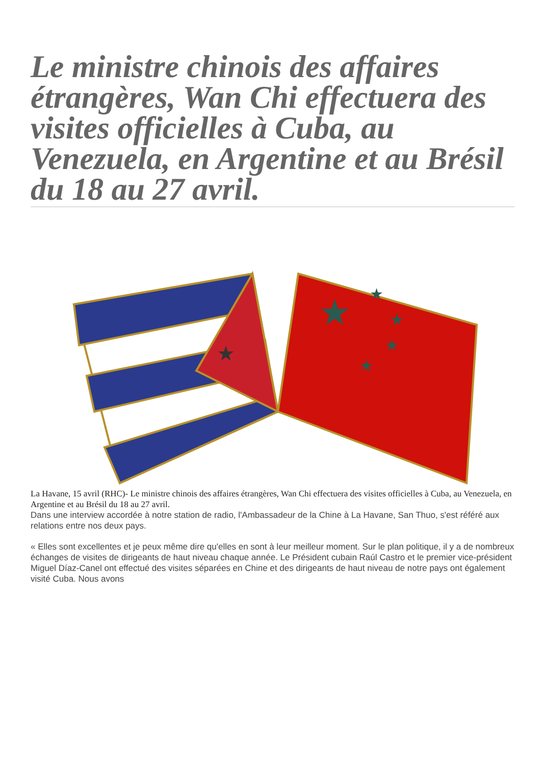Le ministre chinois des affaires étrangères, Wan Chi effectuera des visites officielles à Cuba, au Venezuela, en Argentine et au Brésil du 18 au 27 avril.
★
★
★
★
★
★
La Havane, 15 avril (RHC)- Le ministre chinois des affaires étrangères, Wan Chi effectuera des visites officielles à Cuba, au Venezuela, en Argentine et au Brésil du 18 au 27 avril.
Dans une interview accordée à notre station de radio, l'Ambassadeur de la Chine à La Havane, San Thuo, s'est référé aux relations entre nos deux pays.
« Elles sont excellentes et je peux même dire qu'elles en sont à leur meilleur moment. Sur le plan politique, il y a de nombreux échanges de visites de dirigeants de haut niveau chaque année. Le Président cubain Raúl Castro et le premier vice-président Miguel Díaz-Canel ont effectué des visites séparées en Chine et des dirigeants de haut niveau de notre pays ont également visité Cuba. Nous avons